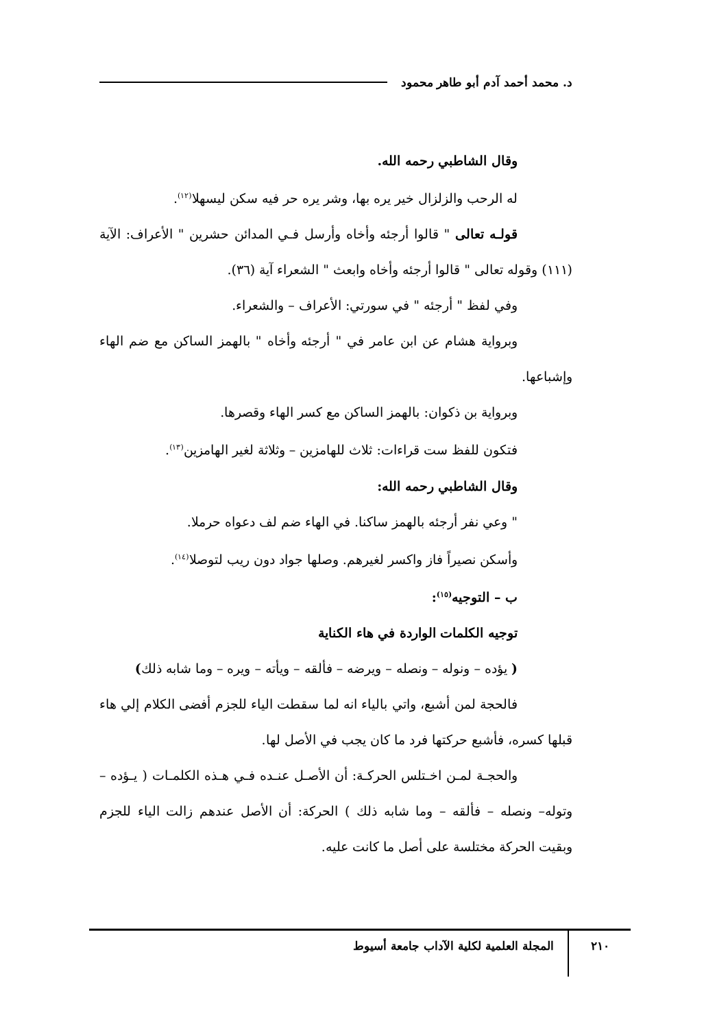د. محمد أحمد آدم أبو طاهر محمود
وقال الشاطبي رحمه الله.
له الرحب والزلزال خير يره بها، وشر يره حر فيه سكن ليسهلا<sup>(١٢)</sup>.
قولـه تعالى " قالوا أرجئه وأخاه وأرسل فـي المدائن حشرين " الأعراف: الآية (١١١) وقوله تعالى " قالوا أرجئه وأخاه وابعث " الشعراء آية (٣٦).
وفي لفظ " أرجئه " في سورتي: الأعراف – والشعراء.
وبرواية هشام عن ابن عامر في " أرجئه وأخاه " بالهمز الساكن مع ضم الهاء وإشباعها.
وبرواية بن ذكوان: بالهمز الساكن مع كسر الهاء وقصرها.
فتكون للفظ ست قراءات: ثلاث للهامزين – وثلاثة لغير الهامزين<sup>(١٣)</sup>.
وقال الشاطبي رحمه الله:
" وعي نفر أرجئه بالهمز ساكنا. في الهاء ضم لف دعواه حرملا.
وأسكن نصيراً فاز واكسر لغيرهم. وصلها جواد دون ريب لتوصلا<sup>(١٤)</sup>.
ب – التوجيه<sup>(١٥)</sup>:
توجيه الكلمات الواردة في هاء الكناية
( يؤده – ونوله – ونصله – ويرضه – فألقه – ويأته – ويره – وما شابه ذلك)
فالحجة لمن أشبع، واتي بالياء انه لما سقطت الياء للجزم أفضى الكلام إلي هاء قبلها كسره، فأشبع حركتها فرد ما كان يجب في الأصل لها.
والحجـة لمـن اخـتلس الحركـة: أن الأصـل عنـده فـي هـذه الكلمـات ( يـؤده – وتوله– ونصله – فألقه – وما شابه ذلك ) الحركة: أن الأصل عندهم زالت الياء للجزم وبقيت الحركة مختلسة على أصل ما كانت عليه.
٢١٠
المجلة العلمية لكلية الآداب جامعة أسيوط